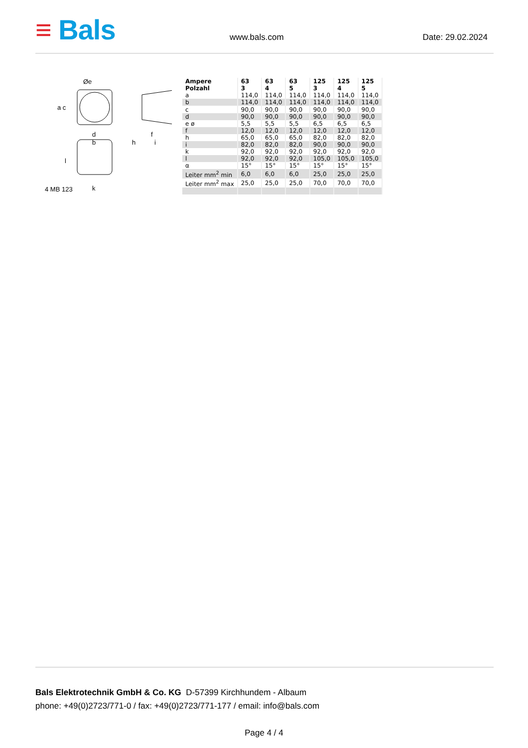≡ Bals
www.bals.com Date: 29.02.2024
Øe
a c
d
b h
f
i
l
4 MB 123 k
| Ampere Polzahl | 63 3 | 63 4 | 63 5 | 125 3 | 125 4 | 125 5 |
| --- | --- | --- | --- | --- | --- | --- |
| a | 114,0 | 114,0 | 114,0 | 114,0 | 114,0 | 114,0 |
| b | 114,0 | 114,0 | 114,0 | 114,0 | 114,0 | 114,0 |
| c | 90,0 | 90,0 | 90,0 | 90,0 | 90,0 | 90,0 |
| d | 90,0 | 90,0 | 90,0 | 90,0 | 90,0 | 90,0 |
| e ø | 5,5 | 5,5 | 5,5 | 6,5 | 6,5 | 6,5 |
| f | 12,0 | 12,0 | 12,0 | 12,0 | 12,0 | 12,0 |
| h | 65,0 | 65,0 | 65,0 | 82,0 | 82,0 | 82,0 |
| i | 82,0 | 82,0 | 82,0 | 90,0 | 90,0 | 90,0 |
| k | 92,0 | 92,0 | 92,0 | 92,0 | 92,0 | 92,0 |
| l | 92,0 | 92,0 | 92,0 | 105,0 | 105,0 | 105,0 |
| α | 15° | 15° | 15° | 15° | 15° | 15° |
| Leiter mm<sup>2</sup> min | 6,0 | 6,0 | 6,0 | 25,0 | 25,0 | 25,0 |
| Leiter mm<sup>2</sup> max | 25,0 | 25,0 | 25,0 | 70,0 | 70,0 | 70,0 |
Bals Elektrotechnik GmbH & Co. KG D-57399 Kirchhundem - Albaum
phone: +49(0)2723/771-0 / fax: +49(0)2723/771-177 / email: info@bals.com
Page 4 / 4